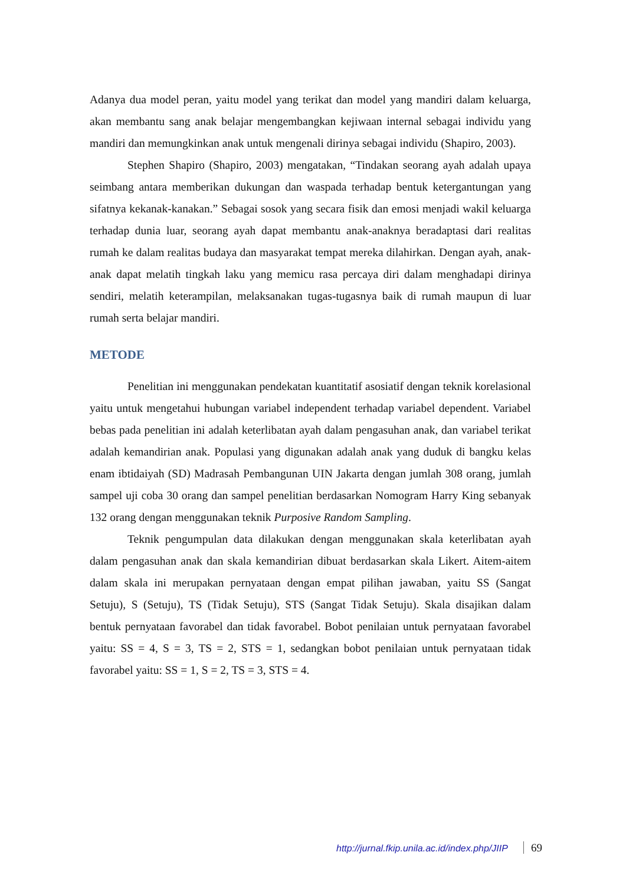Adanya dua model peran, yaitu model yang terikat dan model yang mandiri dalam keluarga, akan membantu sang anak belajar mengembangkan kejiwaan internal sebagai individu yang mandiri dan memungkinkan anak untuk mengenali dirinya sebagai individu (Shapiro, 2003).
Stephen Shapiro (Shapiro, 2003) mengatakan, “Tindakan seorang ayah adalah upaya seimbang antara memberikan dukungan dan waspada terhadap bentuk ketergantungan yang sifatnya kekanak-kanakan.” Sebagai sosok yang secara fisik dan emosi menjadi wakil keluarga terhadap dunia luar, seorang ayah dapat membantu anak-anaknya beradaptasi dari realitas rumah ke dalam realitas budaya dan masyarakat tempat mereka dilahirkan. Dengan ayah, anak-anak dapat melatih tingkah laku yang memicu rasa percaya diri dalam menghadapi dirinya sendiri, melatih keterampilan, melaksanakan tugas-tugasnya baik di rumah maupun di luar rumah serta belajar mandiri.
METODE
Penelitian ini menggunakan pendekatan kuantitatif asosiatif dengan teknik korelasional yaitu untuk mengetahui hubungan variabel independent terhadap variabel dependent. Variabel bebas pada penelitian ini adalah keterlibatan ayah dalam pengasuhan anak, dan variabel terikat adalah kemandirian anak. Populasi yang digunakan adalah anak yang duduk di bangku kelas enam ibtidaiyah (SD) Madrasah Pembangunan UIN Jakarta dengan jumlah 308 orang, jumlah sampel uji coba 30 orang dan sampel penelitian berdasarkan Nomogram Harry King sebanyak 132 orang dengan menggunakan teknik Purposive Random Sampling.
Teknik pengumpulan data dilakukan dengan menggunakan skala keterlibatan ayah dalam pengasuhan anak dan skala kemandirian dibuat berdasarkan skala Likert. Aitem-aitem dalam skala ini merupakan pernyataan dengan empat pilihan jawaban, yaitu SS (Sangat Setuju), S (Setuju), TS (Tidak Setuju), STS (Sangat Tidak Setuju). Skala disajikan dalam bentuk pernyataan favorabel dan tidak favorabel. Bobot penilaian untuk pernyataan favorabel yaitu: SS = 4, S = 3, TS = 2, STS = 1, sedangkan bobot penilaian untuk pernyataan tidak favorabel yaitu: SS = 1, S = 2, TS = 3, STS = 4.
http://jurnal.fkip.unila.ac.id/index.php/JIIP 69